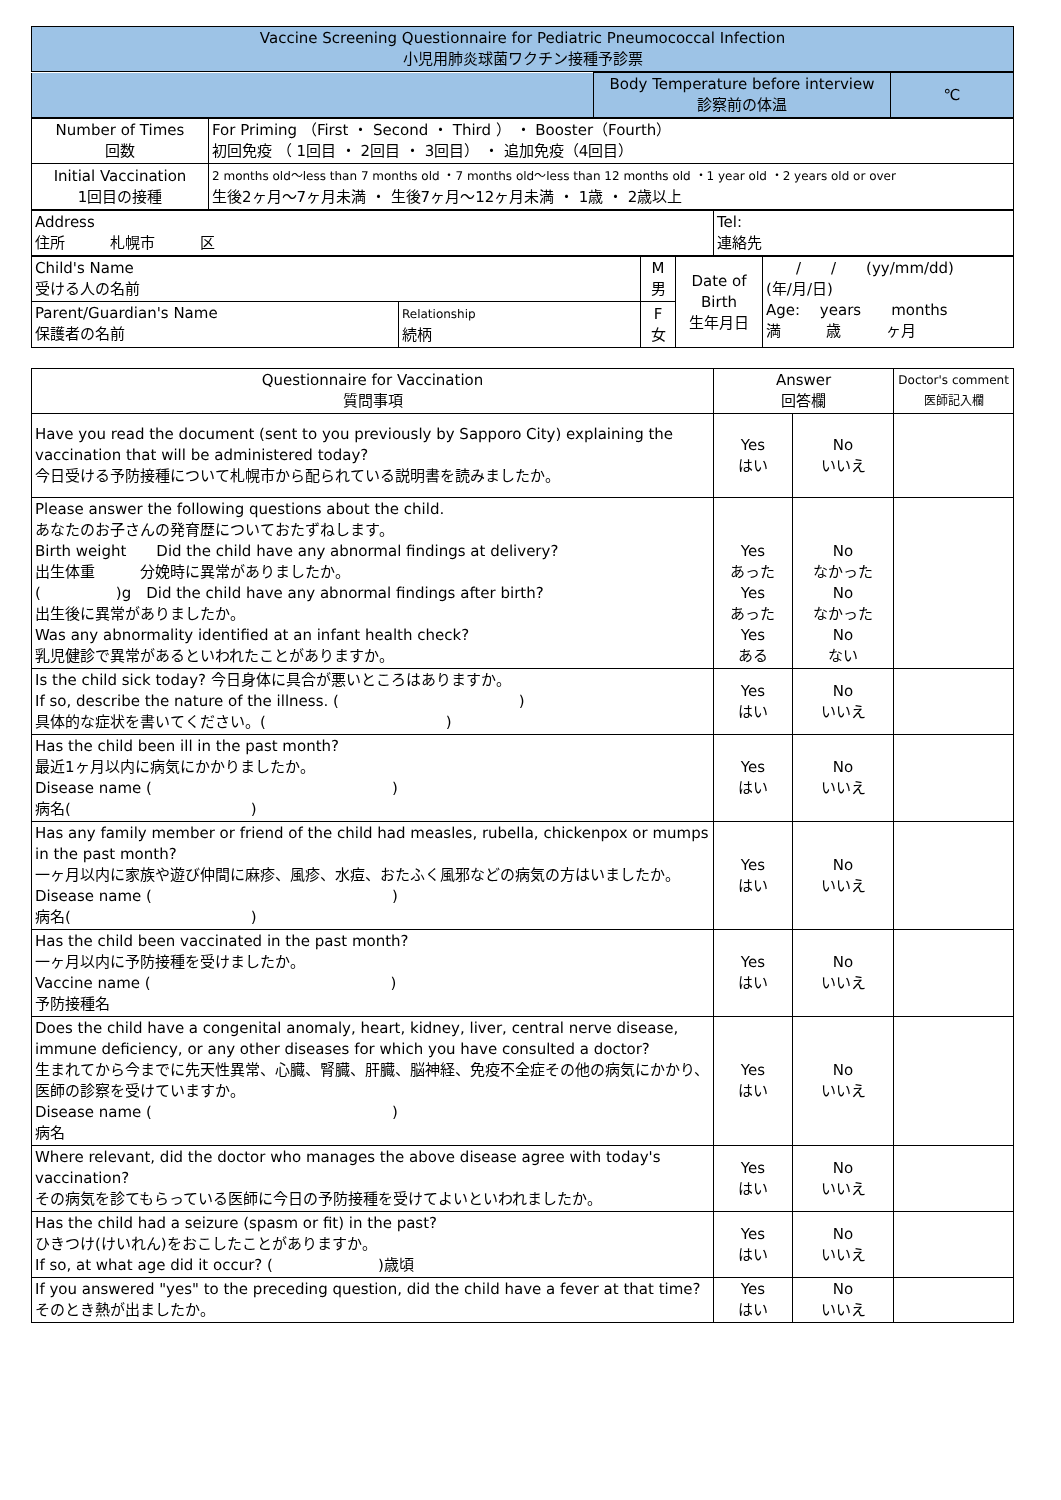| Vaccine Screening Questionnaire for Pediatric Pneumococcal Infection 小児用肺炎球菌ワクチン接種予診票 |
| | Body Temperature before interview 診察前の体温 | ℃ |
| Number of Times 回数 | For Priming （First ・ Second ・ Third ） ・ Booster（Fourth） 初回免疫 （ 1回目 ・ 2回目 ・ 3回目） ・ 追加免疫（4回目） |
| Initial Vaccination 1回目の接種 | 2 months old～less than 7 months old ・7 months old～less than 12 months old ・1 year old ・2 years old or over 生後2ヶ月～7ヶ月未満 ・ 生後7ヶ月～12ヶ月未満 ・ 1歳 ・ 2歳以上 |
| Address 住所 札幌市 区 | Tel: 連絡先 |
| Child's Name 受ける人の名前 | | M 男 | Date of Birth 生年月日 | / / (yy/mm/dd) (年/月/日) Age: years months 満 歳 ヶ月 |
| Parent/Guardian's Name 保護者の名前 | Relationship 続柄 | F 女 | | |
| Questionnaire for Vaccination 質問事項 | Answer 回答欄 | | Doctor's comment 医師記入欄 |
| --- | --- | --- | --- |
| Have you read the document (sent to you previously by Sapporo City) explaining the vaccination that will be administered today? 今日受ける予防接種について札幌市から配られている説明書を読みましたか。 | Yes はい | No いいえ | |
| Please answer the following questions about the child. あなたのお子さんの発育歴についておたずねします。 Birth weight Did the child have any abnormal findings at delivery? 出生体重 分娩時に異常がありましたか。 ( )g Did the child have any abnormal findings after birth? 出生後に異常がありましたか。 Was any abnormality identified at an infant health check? 乳児健診で異常があるといわれたことがありますか。 | Yes あった Yes あった Yes ある | No なかった No なかった No ない | |
| Is the child sick today? 今日身体に具合が悪いところはありますか。 If so, describe the nature of the illness. ( ) 具体的な症状を書いてください。( ) | Yes はい | No いいえ | |
| Has the child been ill in the past month? 最近1ヶ月以内に病気にかかりましたか。 Disease name ( ) 病名( ) | Yes はい | No いいえ | |
| Has any family member or friend of the child had measles, rubella, chickenpox or mumps in the past month? 一ヶ月以内に家族や遊び仲間に麻疹、風疹、水痘、おたふく風邪などの病気の方はいましたか。 Disease name ( ) 病名( ) | Yes はい | No いいえ | |
| Has the child been vaccinated in the past month? 一ヶ月以内に予防接種を受けましたか。 Vaccine name ( ) 予防接種名 | Yes はい | No いいえ | |
| Does the child have a congenital anomaly, heart, kidney, liver, central nerve disease, immune deficiency, or any other diseases for which you have consulted a doctor? 生まれてから今までに先天性異常、心臓、腎臓、肝臓、脳神経、免疫不全症その他の病気にかかり、医師の診察を受けていますか。 Disease name ( ) 病名 | Yes はい | No いいえ | |
| Where relevant, did the doctor who manages the above disease agree with today's vaccination? その病気を診てもらっている医師に今日の予防接種を受けてよいといわれましたか。 | Yes はい | No いいえ | |
| Has the child had a seizure (spasm or fit) in the past? ひきつけ(けいれん)をおこしたことがありますか。 If so, at what age did it occur? ( )歳頃 | Yes はい | No いいえ | |
| If you answered "yes" to the preceding question, did the child have a fever at that time? そのとき熱が出ましたか。 | Yes はい | No いいえ | |